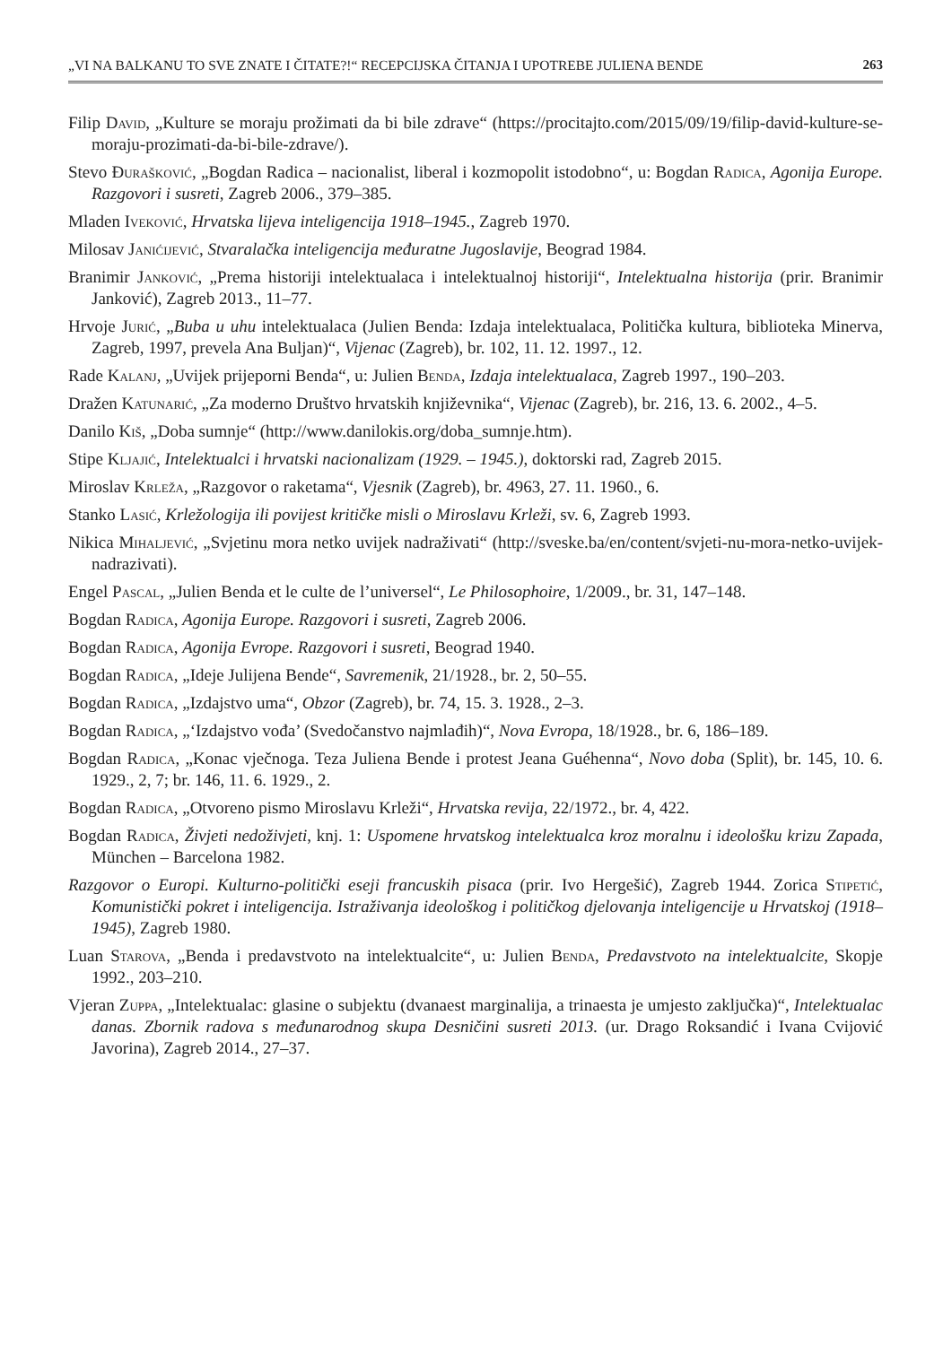„VI NA BALKANU TO SVE ZNATE I ČITATE?!“ RECEPCIJSKA ČITANJA I UPOTREBE JULIENA BENDE 263
Filip David, „Kulture se moraju prožimati da bi bile zdrave“ (https://procitajto.com/2015/09/19/filip-david-kulture-se-moraju-prozimati-da-bi-bile-zdrave/).
Stevo Đurašković, „Bogdan Radica – nacionalist, liberal i kozmopolit istodobno“, u: Bogdan Radica, Agonija Europe. Razgovori i susreti, Zagreb 2006., 379–385.
Mladen Iveković, Hrvatska lijeva inteligencija 1918–1945., Zagreb 1970.
Milosav Janićijević, Stvaralačka inteligencija međuratne Jugoslavije, Beograd 1984.
Branimir Janković, „Prema historiji intelektualaca i intelektualnoj historiji“, Intelektualna historija (prir. Branimir Janković), Zagreb 2013., 11–77.
Hrvoje Jurić, „Buba u uhu intelektualaca (Julien Benda: Izdaja intelektualaca, Politička kultura, biblioteka Minerva, Zagreb, 1997, prevela Ana Buljan)“, Vijenac (Zagreb), br. 102, 11. 12. 1997., 12.
Rade Kalanj, „Uvijek prijeporni Benda“, u: Julien Benda, Izdaja intelektualaca, Zagreb 1997., 190–203.
Dražen Katunarić, „Za moderno Društvo hrvatskih književnika“, Vijenac (Zagreb), br. 216, 13. 6. 2002., 4–5.
Danilo Kiš, „Doba sumnje“ (http://www.danilokis.org/doba_sumnje.htm).
Stipe Kljajić, Intelektualci i hrvatski nacionalizam (1929. – 1945.), doktorski rad, Zagreb 2015.
Miroslav Krleža, „Razgovor o raketama“, Vjesnik (Zagreb), br. 4963, 27. 11. 1960., 6.
Stanko Lasić, Krležologija ili povijest kritičke misli o Miroslavu Krleži, sv. 6, Zagreb 1993.
Nikica Mihaljević, „Svjetinu mora netko uvijek nadraživati“ (http://sveske.ba/en/content/svjeti-nu-mora-netko-uvijek-nadrazivati).
Engel Pascal, „Julien Benda et le culte de l’universel“, Le Philosophoire, 1/2009., br. 31, 147–148.
Bogdan Radica, Agonija Europe. Razgovori i susreti, Zagreb 2006.
Bogdan Radica, Agonija Evrope. Razgovori i susreti, Beograd 1940.
Bogdan Radica, „Ideje Julijena Bende“, Savremenik, 21/1928., br. 2, 50–55.
Bogdan Radica, „Izdajstvo uma“, Obzor (Zagreb), br. 74, 15. 3. 1928., 2–3.
Bogdan Radica, „‘Izdajstvo vođa’ (Svedočanstvo najmlađih)“, Nova Evropa, 18/1928., br. 6, 186–189.
Bogdan Radica, „Konac vječnoga. Teza Juliena Bende i protest Jeana Guéhenna“, Novo doba (Split), br. 145, 10. 6. 1929., 2, 7; br. 146, 11. 6. 1929., 2.
Bogdan Radica, „Otvoreno pismo Miroslavu Krleži“, Hrvatska revija, 22/1972., br. 4, 422.
Bogdan Radica, Živjeti nedoživjeti, knj. 1: Uspomene hrvatskog intelektualca kroz moralnu i ideološku krizu Zapada, München – Barcelona 1982.
Razgovor o Europi. Kulturno-politički eseji francuskih pisaca (prir. Ivo Hergešić), Zagreb 1944. Zorica Stipetić, Komunistički pokret i inteligencija. Istraživanja ideološkog i političkog djelovanja inteligencije u Hrvatskoj (1918–1945), Zagreb 1980.
Luan Starova, „Benda i predavstvoto na intelektualcite“, u: Julien Benda, Predavstvoto na intelektualcite, Skopje 1992., 203–210.
Vjeran Zuppa, „Intelektualac: glasine o subjektu (dvanaest marginalija, a trinaesta je umjesto zaključka)“, Intelektualac danas. Zbornik radova s međunarodnog skupa Desničini susreti 2013. (ur. Drago Roksandić i Ivana Cvijović Javorina), Zagreb 2014., 27–37.